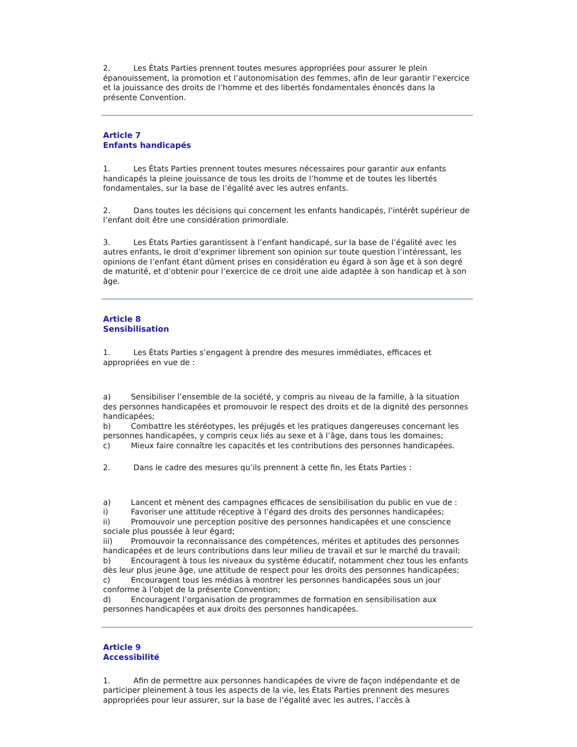2. Les États Parties prennent toutes mesures appropriées pour assurer le plein épanouissement, la promotion et l’autonomisation des femmes, afin de leur garantir l’exercice et la jouissance des droits de l’homme et des libertés fondamentales énoncés dans la présente Convention.
Article 7
Enfants handicapés
1. Les États Parties prennent toutes mesures nécessaires pour garantir aux enfants handicapés la pleine jouissance de tous les droits de l’homme et de toutes les libertés fondamentales, sur la base de l’égalité avec les autres enfants.
2. Dans toutes les décisions qui concernent les enfants handicapés, l’intérêt supérieur de l’enfant doit être une considération primordiale.
3. Les États Parties garantissent à l’enfant handicapé, sur la base de l’égalité avec les autres enfants, le droit d’exprimer librement son opinion sur toute question l’intéressant, les opinions de l’enfant étant dûment prises en considération eu égard à son âge et à son degré de maturité, et d’obtenir pour l’exercice de ce droit une aide adaptée à son handicap et à son âge.
Article 8
Sensibilisation
1. Les États Parties s’engagent à prendre des mesures immédiates, efficaces et appropriées en vue de :
a) Sensibiliser l’ensemble de la société, y compris au niveau de la famille, à la situation des personnes handicapées et promouvoir le respect des droits et de la dignité des personnes handicapées;
b) Combattre les stéréotypes, les préjugés et les pratiques dangereuses concernant les personnes handicapées, y compris ceux liés au sexe et à l’âge, dans tous les domaines;
c) Mieux faire connaître les capacités et les contributions des personnes handicapées.
2. Dans le cadre des mesures qu’ils prennent à cette fin, les États Parties :
a) Lancent et mènent des campagnes efficaces de sensibilisation du public en vue de :
i) Favoriser une attitude réceptive à l’égard des droits des personnes handicapées;
ii) Promouvoir une perception positive des personnes handicapées et une conscience sociale plus poussée à leur égard;
iii) Promouvoir la reconnaissance des compétences, mérites et aptitudes des personnes handicapées et de leurs contributions dans leur milieu de travail et sur le marché du travail;
b) Encouragent à tous les niveaux du système éducatif, notamment chez tous les enfants dès leur plus jeune âge, une attitude de respect pour les droits des personnes handicapées;
c) Encouragent tous les médias à montrer les personnes handicapées sous un jour conforme à l’objet de la présente Convention;
d) Encouragent l’organisation de programmes de formation en sensibilisation aux personnes handicapées et aux droits des personnes handicapées.
Article 9
Accessibilité
1. Afin de permettre aux personnes handicapées de vivre de façon indépendante et de participer pleinement à tous les aspects de la vie, les États Parties prennent des mesures appropriées pour leur assurer, sur la base de l’égalité avec les autres, l’accès à